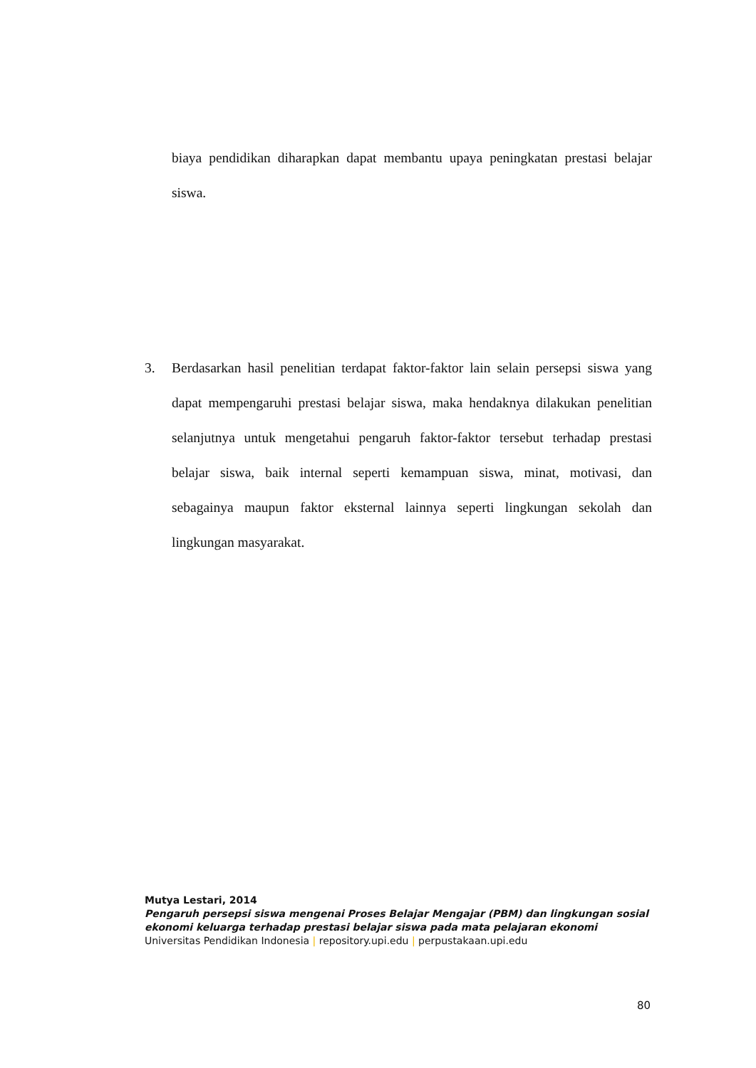biaya pendidikan diharapkan dapat membantu upaya peningkatan prestasi belajar siswa.
3. Berdasarkan hasil penelitian terdapat faktor-faktor lain selain persepsi siswa yang dapat mempengaruhi prestasi belajar siswa, maka hendaknya dilakukan penelitian selanjutnya untuk mengetahui pengaruh faktor-faktor tersebut terhadap prestasi belajar siswa, baik internal seperti kemampuan siswa, minat, motivasi, dan sebagainya maupun faktor eksternal lainnya seperti lingkungan sekolah dan lingkungan masyarakat.
Mutya Lestari, 2014
Pengaruh persepsi siswa mengenai Proses Belajar Mengajar (PBM) dan lingkungan sosial
ekonomi keluarga terhadap prestasi belajar siswa pada mata pelajaran ekonomi
Universitas Pendidikan Indonesia | repository.upi.edu | perpustakaan.upi.edu
80